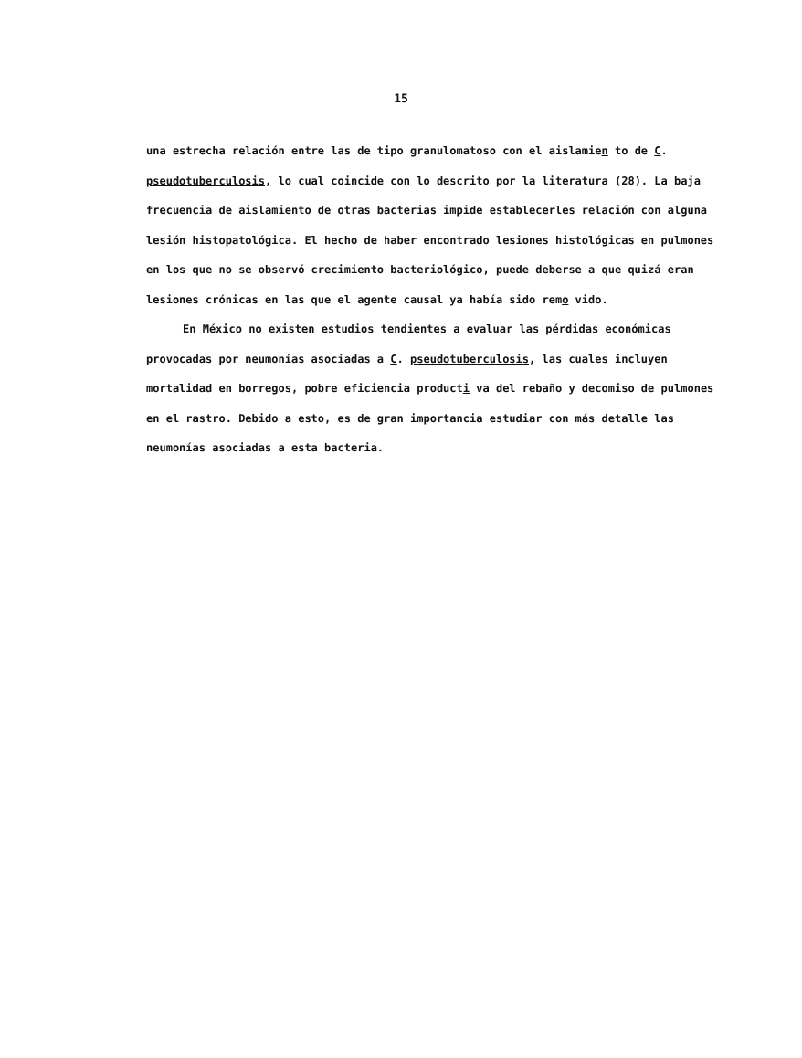15
una estrecha relación entre las de tipo granulomatoso con el aislamien to de C. pseudotuberculosis, lo cual coincide con lo descrito por la literatura (28). La baja frecuencia de aislamiento de otras bacterias impide establecerles relación con alguna lesión histopatológica. El hecho de haber encontrado lesiones histológicas en pulmones en los que no se observó crecimiento bacteriológico, puede deberse a que quizá eran lesiones crónicas en las que el agente causal ya había sido remo vido.
En México no existen estudios tendientes a evaluar las pérdidas económicas provocadas por neumonías asociadas a C. pseudotuberculosis, las cuales incluyen mortalidad en borregos, pobre eficiencia producti va del rebaño y decomiso de pulmones en el rastro. Debido a esto, es de gran importancia estudiar con más detalle las neumonías asociadas a esta bacteria.